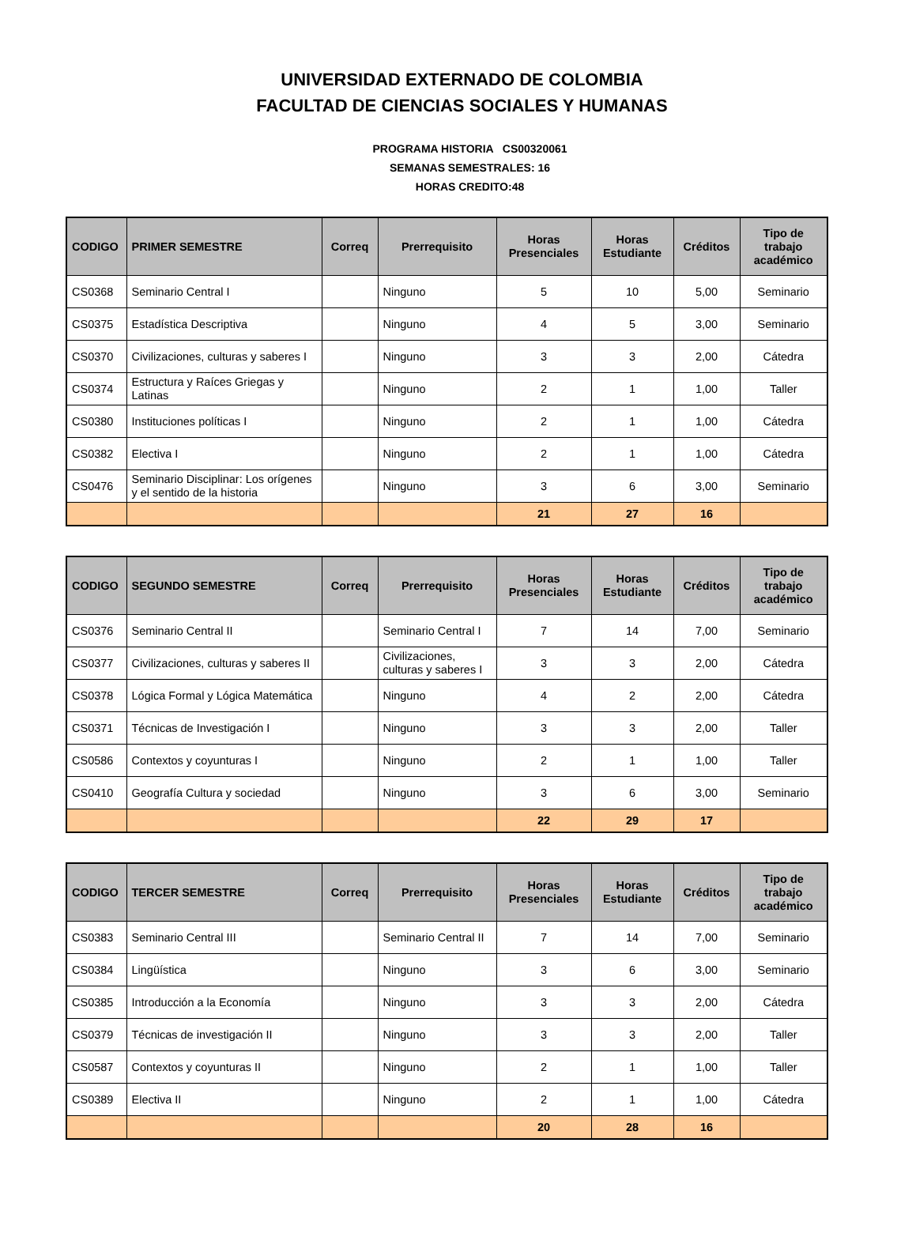UNIVERSIDAD EXTERNADO DE COLOMBIA
FACULTAD DE CIENCIAS SOCIALES Y HUMANAS
PROGRAMA HISTORIA CS00320061
SEMANAS SEMESTRALES: 16
HORAS CREDITO:48
| CODIGO | PRIMER SEMESTRE | Correq | Prerrequisito | Horas Presenciales | Horas Estudiante | Créditos | Tipo de trabajo académico |
| --- | --- | --- | --- | --- | --- | --- | --- |
| CS0368 | Seminario Central I | | Ninguno | 5 | 10 | 5,00 | Seminario |
| CS0375 | Estadística Descriptiva | | Ninguno | 4 | 5 | 3,00 | Seminario |
| CS0370 | Civilizaciones, culturas y saberes I | | Ninguno | 3 | 3 | 2,00 | Cátedra |
| CS0374 | Estructura y Raíces Griegas y Latinas | | Ninguno | 2 | 1 | 1,00 | Taller |
| CS0380 | Instituciones políticas I | | Ninguno | 2 | 1 | 1,00 | Cátedra |
| CS0382 | Electiva I | | Ninguno | 2 | 1 | 1,00 | Cátedra |
| CS0476 | Seminario Disciplinar: Los orígenes y el sentido de la historia | | Ninguno | 3 | 6 | 3,00 | Seminario |
| | | | | 21 | 27 | 16 | |
| CODIGO | SEGUNDO SEMESTRE | Correq | Prerrequisito | Horas Presenciales | Horas Estudiante | Créditos | Tipo de trabajo académico |
| --- | --- | --- | --- | --- | --- | --- | --- |
| CS0376 | Seminario Central II | | Seminario Central I | 7 | 14 | 7,00 | Seminario |
| CS0377 | Civilizaciones, culturas y saberes II | | Civilizaciones, culturas y saberes I | 3 | 3 | 2,00 | Cátedra |
| CS0378 | Lógica Formal y Lógica Matemática | | Ninguno | 4 | 2 | 2,00 | Cátedra |
| CS0371 | Técnicas de Investigación I | | Ninguno | 3 | 3 | 2,00 | Taller |
| CS0586 | Contextos y coyunturas I | | Ninguno | 2 | 1 | 1,00 | Taller |
| CS0410 | Geografía Cultura y sociedad | | Ninguno | 3 | 6 | 3,00 | Seminario |
| | | | | 22 | 29 | 17 | |
| CODIGO | TERCER SEMESTRE | Correq | Prerrequisito | Horas Presenciales | Horas Estudiante | Créditos | Tipo de trabajo académico |
| --- | --- | --- | --- | --- | --- | --- | --- |
| CS0383 | Seminario Central III | | Seminario Central II | 7 | 14 | 7,00 | Seminario |
| CS0384 | Lingüística | | Ninguno | 3 | 6 | 3,00 | Seminario |
| CS0385 | Introducción a la Economía | | Ninguno | 3 | 3 | 2,00 | Cátedra |
| CS0379 | Técnicas de investigación II | | Ninguno | 3 | 3 | 2,00 | Taller |
| CS0587 | Contextos y coyunturas II | | Ninguno | 2 | 1 | 1,00 | Taller |
| CS0389 | Electiva II | | Ninguno | 2 | 1 | 1,00 | Cátedra |
| | | | | 20 | 28 | 16 | |